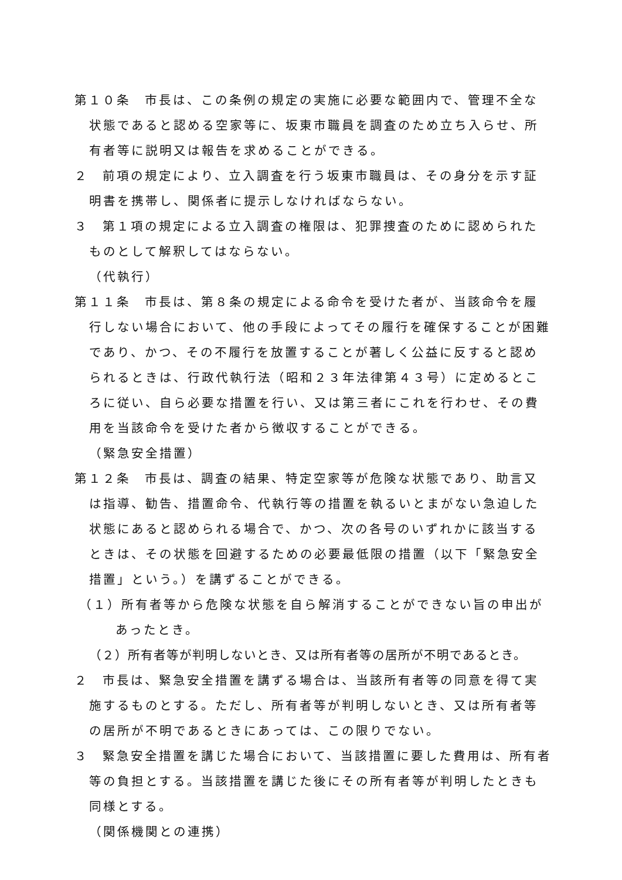第１０条　市長は、この条例の規定の実施に必要な範囲内で、管理不全な状態であると認める空家等に、坂東市職員を調査のため立ち入らせ、所有者等に説明又は報告を求めることができる。
２　前項の規定により、立入調査を行う坂東市職員は、その身分を示す証明書を携帯し、関係者に提示しなければならない。
３　第１項の規定による立入調査の権限は、犯罪捜査のために認められたものとして解釈してはならない。
（代執行）
第１１条　市長は、第８条の規定による命令を受けた者が、当該命令を履行しない場合において、他の手段によってその履行を確保することが困難であり、かつ、その不履行を放置することが著しく公益に反すると認められるときは、行政代執行法（昭和２３年法律第４３号）に定めるところに従い、自ら必要な措置を行い、又は第三者にこれを行わせ、その費用を当該命令を受けた者から徴収することができる。
（緊急安全措置）
第１２条　市長は、調査の結果、特定空家等が危険な状態であり、助言又は指導、勧告、措置命令、代執行等の措置を執るいとまがない急迫した状態にあると認められる場合で、かつ、次の各号のいずれかに該当するときは、その状態を回避するための必要最低限の措置（以下「緊急安全措置」という。）を講ずることができる。
（１）所有者等から危険な状態を自ら解消することができない旨の申出があったとき。
（２）所有者等が判明しないとき、又は所有者等の居所が不明であるとき。
２　市長は、緊急安全措置を講ずる場合は、当該所有者等の同意を得て実施するものとする。ただし、所有者等が判明しないとき、又は所有者等の居所が不明であるときにあっては、この限りでない。
３　緊急安全措置を講じた場合において、当該措置に要した費用は、所有者等の負担とする。当該措置を講じた後にその所有者等が判明したときも同様とする。
（関係機関との連携）